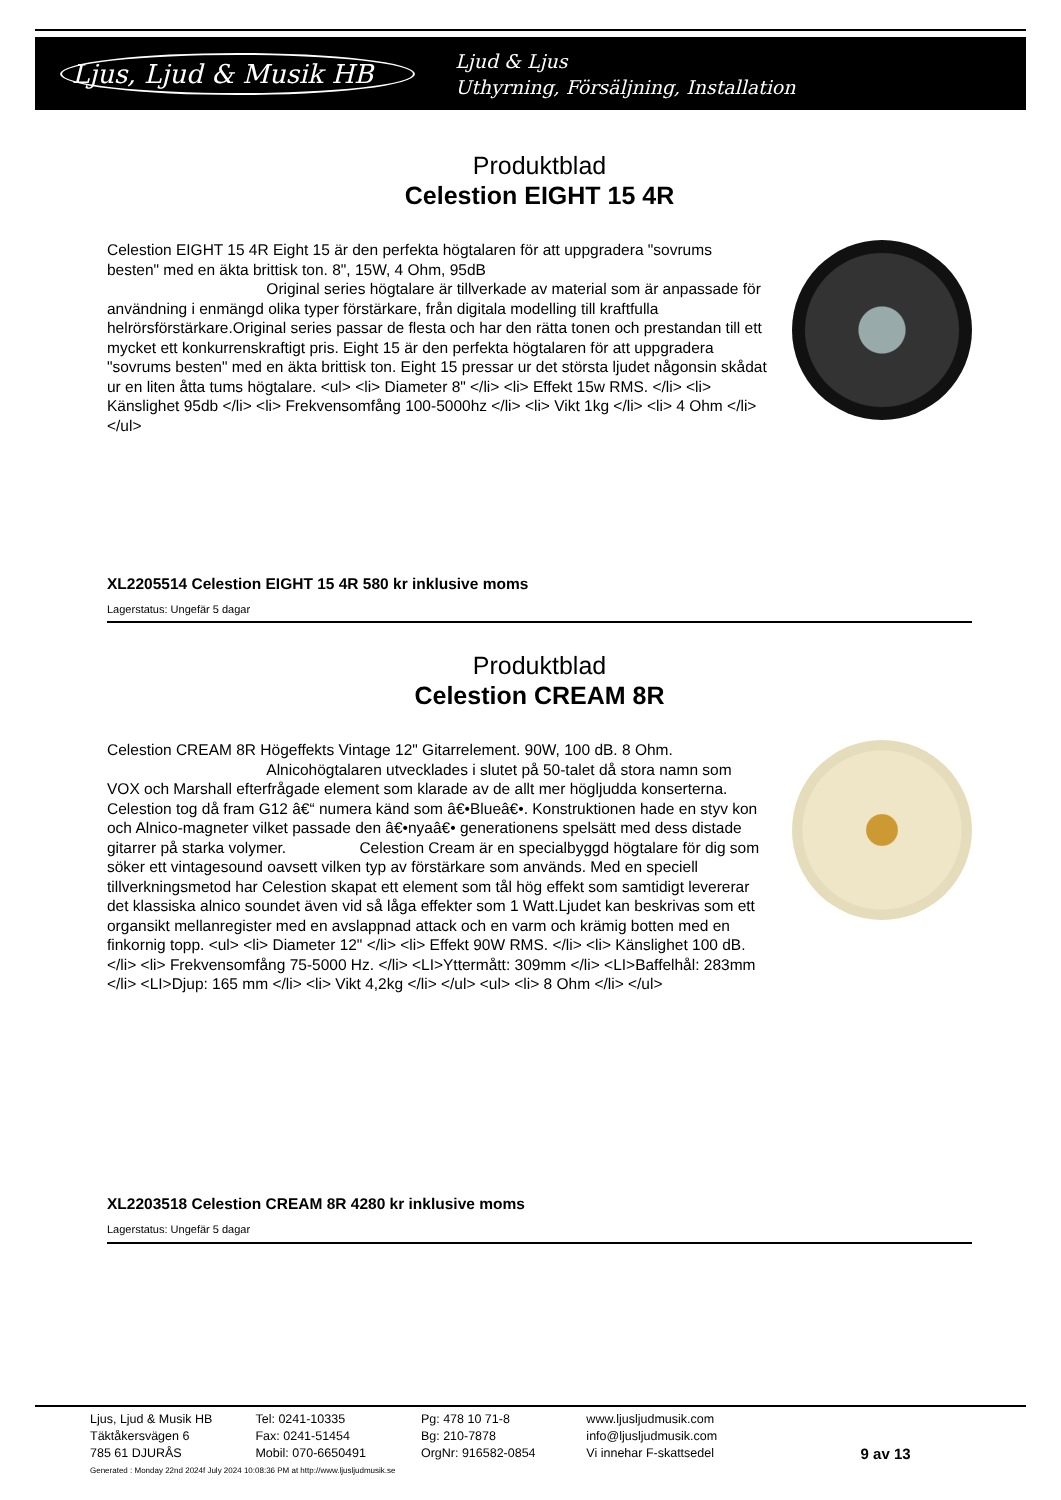Ljus, Ljud & Musik HB
Ljud & Ljus
Uthyrning, Försäljning, Installation
Produktblad
Celestion EIGHT 15 4R
Celestion EIGHT 15 4R Eight 15 är den perfekta högtalaren för att uppgradera "sovrums besten" med en äkta brittisk ton. 8", 15W, 4 Ohm, 95dB
Original series högtalare är tillverkade av material som är anpassade för användning i enmängd olika typer förstärkare, från digitala modelling till kraftfulla helrörsförstärkare.Original series passar de flesta och har den rätta tonen och prestandan till ett mycket ett konkurrenskraftigt pris. Eight 15 är den perfekta högtalaren för att uppgradera "sovrums besten" med en äkta brittisk ton. Eight 15 pressar ur det största ljudet någonsin skådat ur en liten åtta tums högtalare. <ul> <li> Diameter 8" </li> <li> Effekt 15w RMS. </li> <li> Känslighet 95db </li> <li> Frekvensomfång 100-5000hz </li> <li> Vikt 1kg </li> <li> 4 Ohm </li> </ul>
XL2205514 Celestion EIGHT 15 4R 580 kr inklusive moms
Lagerstatus: Ungefär 5 dagar
Produktblad
Celestion CREAM 8R
Celestion CREAM 8R Högeffekts Vintage 12" Gitarrelement. 90W, 100 dB. 8 Ohm.
Alnicohögtalaren utvecklades i slutet på 50-talet då stora namn som VOX och Marshall efterfrågade element som klarade av de allt mer högljudda konserterna. Celestion tog då fram G12 â€“ numera känd som â€•Blueâ€•. Konstruktionen hade en styv kon och Alnico-magneter vilket passade den â€•nyaâ€• generationens spelsätt med dess distade gitarrer på starka volymer. Celestion Cream är en specialbyggd högtalare för dig som söker ett vintagesound oavsett vilken typ av förstärkare som används. Med en speciell tillverkningsmetod har Celestion skapat ett element som tål hög effekt som samtidigt levererar det klassiska alnico soundet även vid så låga effekter som 1 Watt.Ljudet kan beskrivas som ett organsikt mellanregister med en avslappnad attack och en varm och krämig botten med en finkornig topp. <ul> <li> Diameter 12" </li> <li> Effekt 90W RMS. </li> <li> Känslighet 100 dB. </li> <li> Frekvensomfång 75-5000 Hz. </li> <LI>Yttermått: 309mm </li> <LI>Baffelhål: 283mm </li> <LI>Djup: 165 mm </li> <li> Vikt 4,2kg </li> </ul> <ul> <li> 8 Ohm </li> </ul>
XL2203518 Celestion CREAM 8R 4280 kr inklusive moms
Lagerstatus: Ungefär 5 dagar
Ljus, Ljud & Musik HB
Täktåkersvägen 6
785 61 DJURÅS
Tel: 0241-10335
Fax: 0241-51454
Mobil: 070-6650491
Pg: 478 10 71-8
Bg: 210-7878
OrgNr: 916582-0854
www.ljusljudmusik.com
info@ljusljudmusik.com
Vi innehar F-skattsedel
9 av 13
Generated : Monday 22nd 2024f July 2024 10:08:36 PM at http://www.ljusljudmusik.se